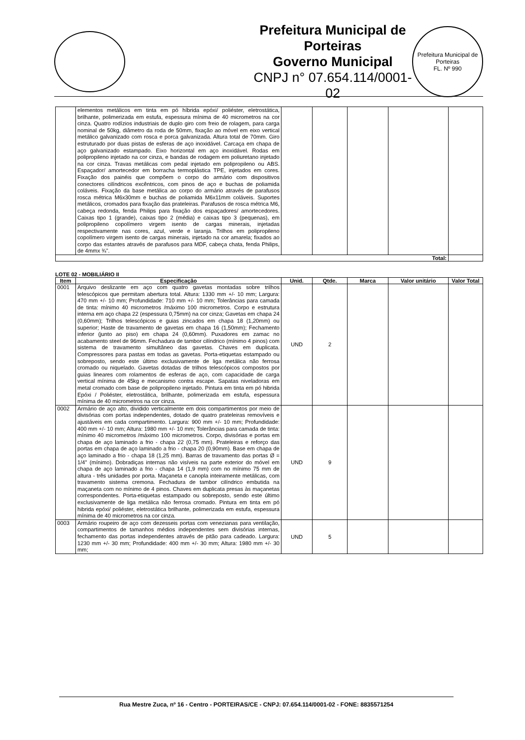Prefeitura Municipal de Porteiras
Governo Municipal
CNPJ n° 07.654.114/0001-02
Prefeitura Municipal de Porteiras
FL. Nº 990
| | elementos metálicos em tinta em pó híbrida epóxi/ poliéster, eletrostática, brilhante, polimerizada em estufa, espessura mínima de 40 micrometros na cor cinza. Quatro rodízios industriais de duplo giro com freio de rolagem, para carga nominal de 50kg, diâmetro da roda de 50mm, fixação ao móvel em eixo vertical metálico galvanizado com rosca e porca galvanizada. Altura total de 70mm. Giro estruturado por duas pistas de esferas de aço inoxidável. Carcaça em chapa de aço galvanizado estampado. Eixo horizontal em aço inoxidável. Rodas em polipropileno injetado na cor cinza, e bandas de rodagem em poliuretano injetado na cor cinza. Travas metálicas com pedal injetado em polipropileno ou ABS. Espaçador/ amortecedor em borracha termoplástica TPE, injetados em cores. Fixação dos painéis que compõem o corpo do armário com dispositivos conectores cilíndricos excêntricos, com pinos de aço e buchas de poliamida coláveis. Fixação da base metálica ao corpo do armário através de parafusos rosca métrica M6x30mm e buchas de poliamida M6x11mm coláveis. Suportes metálicos, cromados para fixação das prateleiras. Parafusos de rosca métrica M6, cabeça redonda, fenda Philips para fixação dos espaçadores/ amortecedores. Caixas tipo 1 (grande), caixas tipo 2 (média) e caixas tipo 3 (pequenas), em polipropileno copolímero virgem isento de cargas minerais, injetadas respectivamente nas cores, azul, verde e laranja. Trilhos em polipropileno copolímero virgem isento de cargas minerais, injetado na cor amarela; fixados ao corpo das estantes através de parafusos para MDF, cabeça chata, fenda Philips, de 4mmx ¾”. | | | | | |
| Total: | | | | | | |
LOTE 02 - MOBILIÁRIO II
| Item | Especificação | Unid. | Qtde. | Marca | Valor unitário | Valor Total |
| --- | --- | --- | --- | --- | --- | --- |
| 0001 | Arquivo deslizante em aço com quatro gavetas montadas sobre trilhos telescópicos que permitam abertura total. Altura: 1330 mm +/- 10 mm; Largura: 470 mm +/- 10 mm; Profundidade: 710 mm +/- 10 mm; Tolerâncias para camada de tinta: mínimo 40 micrometros /máximo 100 micrometros. Corpo e estrutura interna em aço chapa 22 (espessura 0,75mm) na cor cinza; Gavetas em chapa 24 (0,60mm); Trilhos telescópicos e guias zincados em chapa 18 (1,20mm) ou superior; Haste de travamento de gavetas em chapa 16 (1,50mm); Fechamento inferior (junto ao piso) em chapa 24 (0,60mm). Puxadores em zamac no acabamento steel de 96mm. Fechadura de tambor cilíndrico (mínimo 4 pinos) com sistema de travamento simultâneo das gavetas. Chaves em duplicata. Compressores para pastas em todas as gavetas. Porta-etiquetas estampado ou sobreposto, sendo este último exclusivamente de liga metálica não ferrosa cromado ou niquelado. Gavetas dotadas de trilhos telescópicos compostos por guias lineares com rolamentos de esferas de aço, com capacidade de carga vertical mínima de 45kg e mecanismo contra escape. Sapatas niveladoras em metal cromado com base de polipropileno injetado. Pintura em tinta em pó hibrida Epóxi / Poliéster, eletrostática, brilhante, polimerizada em estufa, espessura mínima de 40 micrometros na cor cinza. | UND | 2 | | | |
| 0002 | Armário de aço alto, dividido verticalmente em dois compartimentos por meio de divisórias com portas independentes, dotado de quatro prateleiras removíveis e ajustáveis em cada compartimento. Largura: 900 mm +/- 10 mm; Profundidade: 400 mm +/- 10 mm; Altura: 1980 mm +/- 10 mm; Tolerâncias para camada de tinta: mínimo 40 micrometros /máximo 100 micrometros. Corpo, divisórias e portas em chapa de aço laminado a frio - chapa 22 (0,75 mm). Prateleiras e reforço das portas em chapa de aço laminado a frio - chapa 20 (0,90mm). Base em chapa de aço laminado a frio - chapa 18 (1,25 mm). Barras de travamento das portas Ø = 1/4" (mínimo). Dobradiças internas não visíveis na parte exterior do móvel em chapa de aço laminado a frio - chapa 14 (1,9 mm) com no mínimo 75 mm de altura - três unidades por porta. Maçaneta e canopla inteiramente metálicas, com travamento sistema cremona. Fechadura de tambor cilíndrico embutida na maçaneta com no mínimo de 4 pinos. Chaves em duplicata presas às maçanetas correspondentes. Porta-etiquetas estampado ou sobreposto, sendo este último exclusivamente de liga metálica não ferrosa cromado. Pintura em tinta em pó hibrida epóxi/ poliéster, eletrostática brilhante, polimerizada em estufa, espessura mínima de 40 micrometros na cor cinza. | UND | 9 | | | |
| 0003 | Armário roupeiro de aço com dezesseis portas com venezianas para ventilação, compartimentos de tamanhos médios independentes sem divisórias internas, fechamento das portas independentes através de pitão para cadeado. Largura: 1230 mm +/- 30 mm; Profundidade: 400 mm +/- 30 mm; Altura: 1980 mm +/- 30 mm; | UND | 5 | | | |
Rua Mestre Zuca, nº 16 - Centro - PORTEIRAS/CE - CNPJ: 07.654.114/0001-02 - FONE: 8835571254